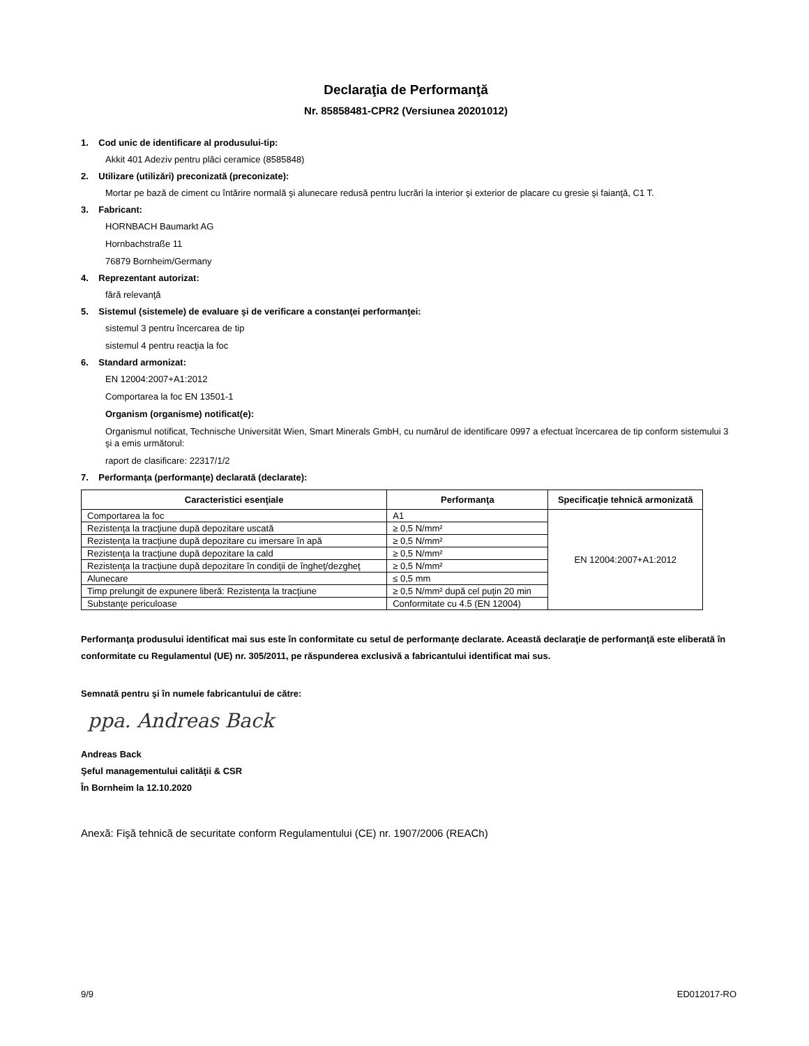Declaraţia de Performanţă
Nr. 85858481-CPR2 (Versiunea 20201012)
1. Cod unic de identificare al produsului-tip:
Akkit 401 Adeziv pentru plăci ceramice (8585848)
2. Utilizare (utilizări) preconizată (preconizate):
Mortar pe bază de ciment cu întărire normală şi alunecare redusă pentru lucrări la interior şi exterior de placare cu gresie şi faianţă, C1 T.
3. Fabricant:
HORNBACH Baumarkt AG
Hornbachstraße 11
76879 Bornheim/Germany
4. Reprezentant autorizat:
fără relevanţă
5. Sistemul (sistemele) de evaluare şi de verificare a constanţei performanţei:
sistemul 3 pentru încercarea de tip
sistemul 4 pentru reacţia la foc
6. Standard armonizat:
EN 12004:2007+A1:2012
Comportarea la foc EN 13501-1
Organism (organisme) notificat(e):
Organismul notificat, Technische Universität Wien, Smart Minerals GmbH, cu numărul de identificare 0997 a efectuat încercarea de tip conform sistemului 3 şi a emis următorul:
raport de clasificare: 22317/1/2
7. Performanţa (performanţe) declarată (declarate):
| Caracteristici esenţiale | Performanţa | Specificaţie tehnică armonizată |
| --- | --- | --- |
| Comportarea la foc | A1 | EN 12004:2007+A1:2012 |
| Rezistenţa la tracţiune după depozitare uscată | ≥ 0,5 N/mm² | |
| Rezistenţa la tracţiune după depozitare cu imersare în apă | ≥ 0,5 N/mm² | |
| Rezistenţa la tracţiune după depozitare la cald | ≥ 0,5 N/mm² | |
| Rezistenţa la tracţiune după depozitare în condiţii de îngheţ/dezgheţ | ≥ 0,5 N/mm² | |
| Alunecare | ≤ 0,5 mm | |
| Timp prelungit de expunere liberă: Rezistenţa la tracţiune | ≥ 0,5 N/mm² după cel puţin 20 min | |
| Substanţe periculoase | Conformitate cu 4.5 (EN 12004) | |
Performanţa produsului identificat mai sus este în conformitate cu setul de performanţe declarate. Această declaraţie de performanţă este eliberată în conformitate cu Regulamentul (UE) nr. 305/2011, pe răspunderea exclusivă a fabricantului identificat mai sus.
Semnată pentru şi în numele fabricantului de către:
ppa. Andreas Back
Andreas Back
Şeful managementului calităţii & CSR
În Bornheim la 12.10.2020
Anexă: Fişă tehnică de securitate conform Regulamentului (CE) nr. 1907/2006 (REACh)
9/9 ED012017-RO